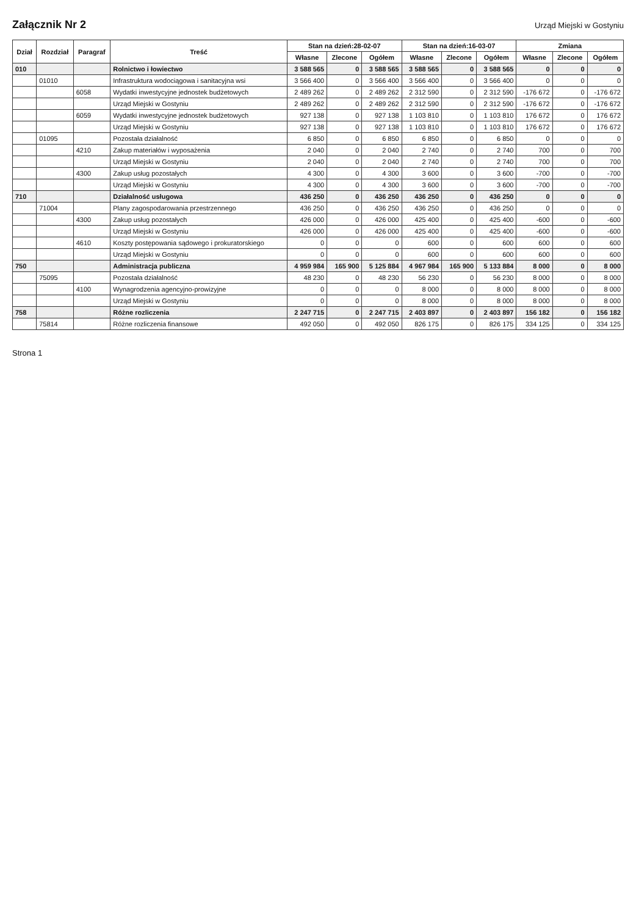Załącznik Nr 2
Urząd Miejski w Gostyniu
| Dział | Rozdział | Paragraf | Treść | Stan na dzień:28-02-07 | | | Stan na dzień:16-03-07 | | | Zmiana | | |
| --- | --- | --- | --- | --- | --- | --- | --- | --- | --- | --- | --- | --- |
| | | | | Własne | Zlecone | Ogółem | Własne | Zlecone | Ogółem | Własne | Zlecone | Ogółem |
| 010 | | | Rolnictwo i łowiectwo | 3 588 565 | 0 | 3 588 565 | 3 588 565 | 0 | 3 588 565 | 0 | 0 | 0 |
| | 01010 | | Infrastruktura wodociągowa i sanitacyjna wsi | 3 566 400 | 0 | 3 566 400 | 3 566 400 | 0 | 3 566 400 | 0 | 0 | 0 |
| | | 6058 | Wydatki inwestycyjne jednostek budżetowych | 2 489 262 | 0 | 2 489 262 | 2 312 590 | 0 | 2 312 590 | -176 672 | 0 | -176 672 |
| | | | Urząd Miejski w Gostyniu | 2 489 262 | 0 | 2 489 262 | 2 312 590 | 0 | 2 312 590 | -176 672 | 0 | -176 672 |
| | | 6059 | Wydatki inwestycyjne jednostek budżetowych | 927 138 | 0 | 927 138 | 1 103 810 | 0 | 1 103 810 | 176 672 | 0 | 176 672 |
| | | | Urząd Miejski w Gostyniu | 927 138 | 0 | 927 138 | 1 103 810 | 0 | 1 103 810 | 176 672 | 0 | 176 672 |
| | 01095 | | Pozostała działalność | 6 850 | 0 | 6 850 | 6 850 | 0 | 6 850 | 0 | 0 | 0 |
| | | 4210 | Zakup materiałów i wyposażenia | 2 040 | 0 | 2 040 | 2 740 | 0 | 2 740 | 700 | 0 | 700 |
| | | | Urząd Miejski w Gostyniu | 2 040 | 0 | 2 040 | 2 740 | 0 | 2 740 | 700 | 0 | 700 |
| | | 4300 | Zakup usług pozostałych | 4 300 | 0 | 4 300 | 3 600 | 0 | 3 600 | -700 | 0 | -700 |
| | | | Urząd Miejski w Gostyniu | 4 300 | 0 | 4 300 | 3 600 | 0 | 3 600 | -700 | 0 | -700 |
| 710 | | | Działalność usługowa | 436 250 | 0 | 436 250 | 436 250 | 0 | 436 250 | 0 | 0 | 0 |
| | 71004 | | Plany zagospodarowania przestrzennego | 436 250 | 0 | 436 250 | 436 250 | 0 | 436 250 | 0 | 0 | 0 |
| | | 4300 | Zakup usług pozostałych | 426 000 | 0 | 426 000 | 425 400 | 0 | 425 400 | -600 | 0 | -600 |
| | | | Urząd Miejski w Gostyniu | 426 000 | 0 | 426 000 | 425 400 | 0 | 425 400 | -600 | 0 | -600 |
| | | 4610 | Koszty postępowania sądowego i prokuratorskiego | 0 | 0 | 0 | 600 | 0 | 600 | 600 | 0 | 600 |
| | | | Urząd Miejski w Gostyniu | 0 | 0 | 0 | 600 | 0 | 600 | 600 | 0 | 600 |
| 750 | | | Administracja publiczna | 4 959 984 | 165 900 | 5 125 884 | 4 967 984 | 165 900 | 5 133 884 | 8 000 | 0 | 8 000 |
| | 75095 | | Pozostała działalność | 48 230 | 0 | 48 230 | 56 230 | 0 | 56 230 | 8 000 | 0 | 8 000 |
| | | 4100 | Wynagrodzenia agencyjno-prowizyjne | 0 | 0 | 0 | 8 000 | 0 | 8 000 | 8 000 | 0 | 8 000 |
| | | | Urząd Miejski w Gostyniu | 0 | 0 | 0 | 8 000 | 0 | 8 000 | 8 000 | 0 | 8 000 |
| 758 | | | Różne rozliczenia | 2 247 715 | 0 | 2 247 715 | 2 403 897 | 0 | 2 403 897 | 156 182 | 0 | 156 182 |
| | 75814 | | Różne rozliczenia finansowe | 492 050 | 0 | 492 050 | 826 175 | 0 | 826 175 | 334 125 | 0 | 334 125 |
Strona 1